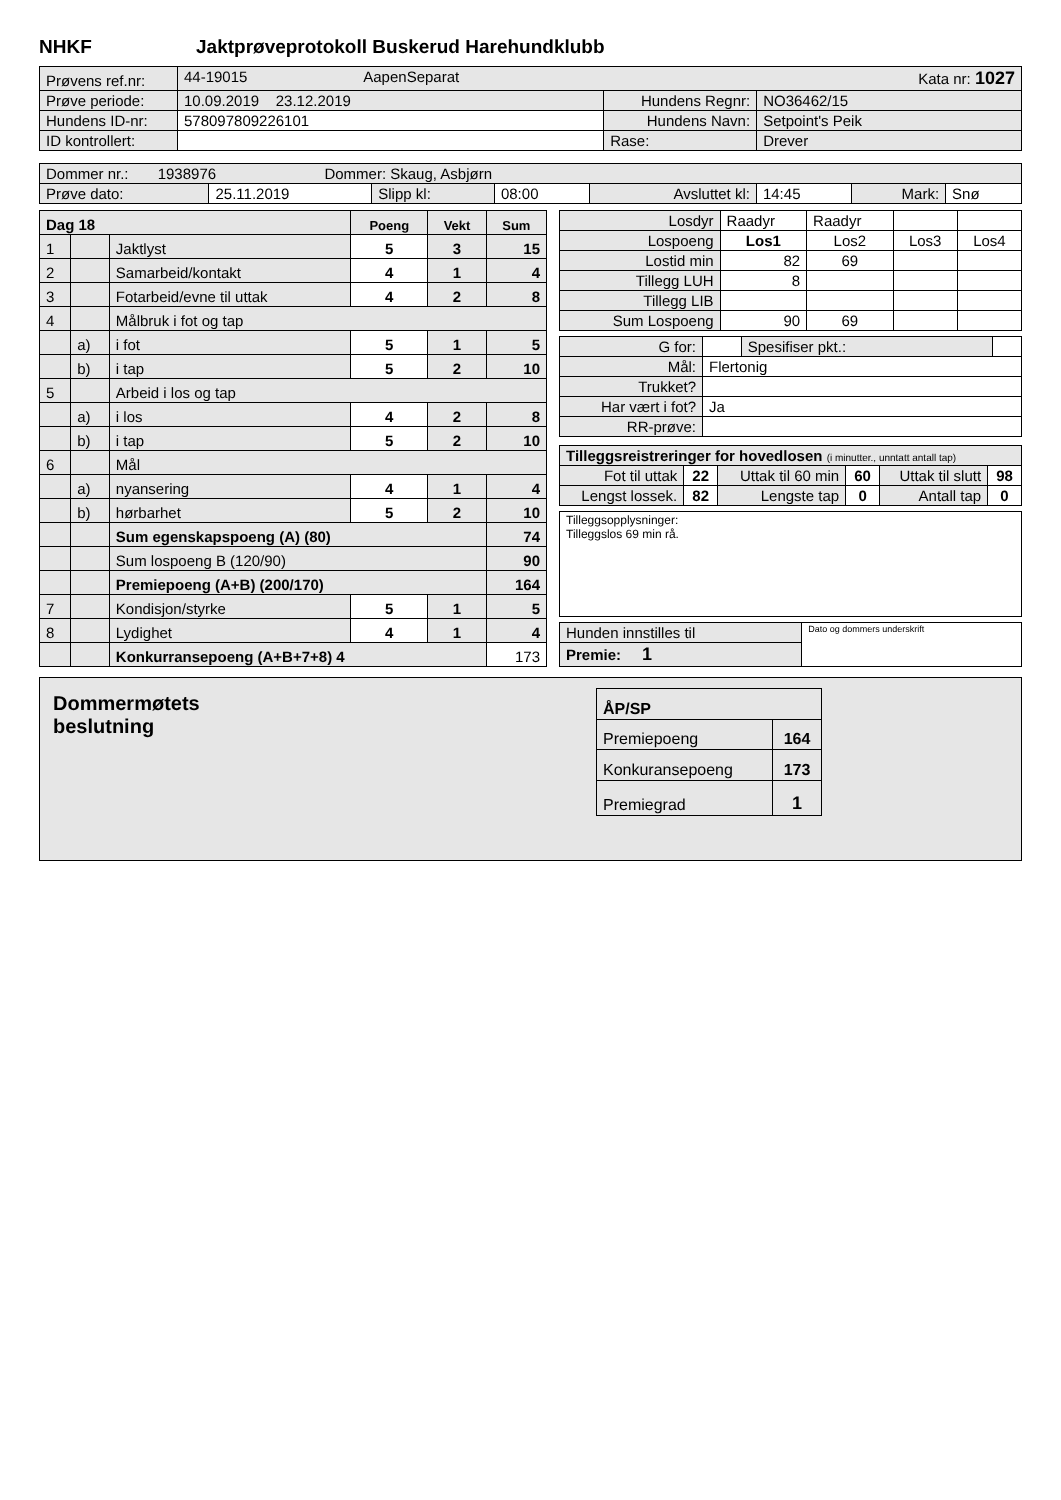NHKF Jaktprøveprotokoll Buskerud Harehundklubb
| Prøvens ref.nr: | 44-19015 AapenSeparat Kata nr: 1027 | | |
| Prøve periode: | 10.09.2019 23.12.2019 | Hundens Regnr: | NO36462/15 |
| Hundens ID-nr: | 578097809226101 | Hundens Navn: | Setpoint's Peik |
| ID kontrollert: | | Rase: | Drever |
| Dommer nr.: 1938976 Dommer: Skaug, Asbjørn | | | | | | | |
| Prøve dato: | 25.11.2019 | Slipp kl: | 08:00 | Avsluttet kl: | 14:45 | Mark: | Snø |
| Dag 18 | | | Poeng | Vekt | Sum |
| 1 | | Jaktlyst | 5 | 3 | 15 |
| 2 | | Samarbeid/kontakt | 4 | 1 | 4 |
| 3 | | Fotarbeid/evne til uttak | 4 | 2 | 8 |
| 4 | | Målbruk i fot og tap | | | |
| | a) | i fot | 5 | 1 | 5 |
| | b) | i tap | 5 | 2 | 10 |
| 5 | | Arbeid i los og tap | | | |
| | a) | i los | 4 | 2 | 8 |
| | b) | i tap | 5 | 2 | 10 |
| 6 | | Mål | | | |
| | a) | nyansering | 4 | 1 | 4 |
| | b) | hørbarhet | 5 | 2 | 10 |
| | | Sum egenskapspoeng (A) (80) | | | 74 |
| | | Sum lospoeng B (120/90) | | | 90 |
| | | Premiepoeng (A+B) (200/170) | | | 164 |
| 7 | | Kondisjon/styrke | 5 | 1 | 5 |
| 8 | | Lydighet | 4 | 1 | 4 |
| | | Konkurransepoeng (A+B+7+8) 4 | | | 173 |
| Losdyr | Raadyr | Raadyr | | |
| Lospoeng | Los1 | Los2 | Los3 | Los4 |
| Lostid min | 82 | 69 | | |
| Tillegg LUH | 8 | | | |
| Tillegg LIB | | | | |
| Sum Lospoeng | 90 | 69 | | |
| G for: | | Spesifiser pkt.: | |
| Mål: | Flertonig | | |
| Trukket? | | | |
| Har vært i fot? | Ja | | |
| RR-prøve: | | | |
| Tilleggsreistreringer for hovedlosen (i minutter., unntatt antall tap) | | | | | |
| Fot til uttak | 22 | Uttak til 60 min | 60 | Uttak til slutt | 98 |
| Lengst lossek. | 82 | Lengste tap | 0 | Antall tap | 0 |
Tilleggsopplysninger:
Tilleggslos 69 min rå.
| Hunden innstilles til | Dato og dommers underskrift |
| Premie: 1 | |
Dommermøtets
beslutning
| ÅP/SP | |
| Premiepoeng | 164 |
| Konkuransepoeng | 173 |
| Premiegrad | 1 |